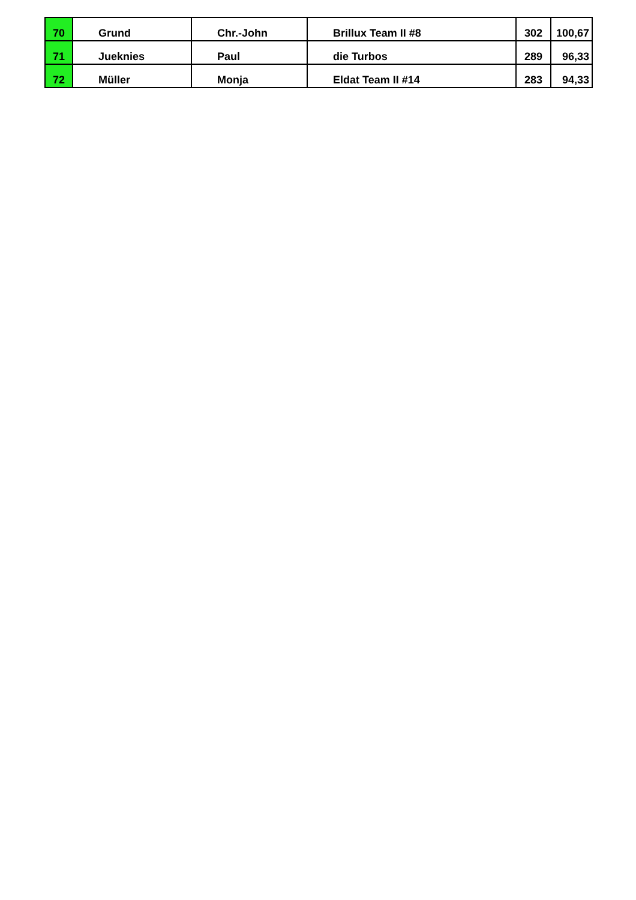| 70 | Grund | Chr.-John | Brillux Team II #8 | 302 | 100,67 |
| 71 | Jueknies | Paul | die Turbos | 289 | 96,33 |
| 72 | Müller | Monja | Eldat Team II #14 | 283 | 94,33 |